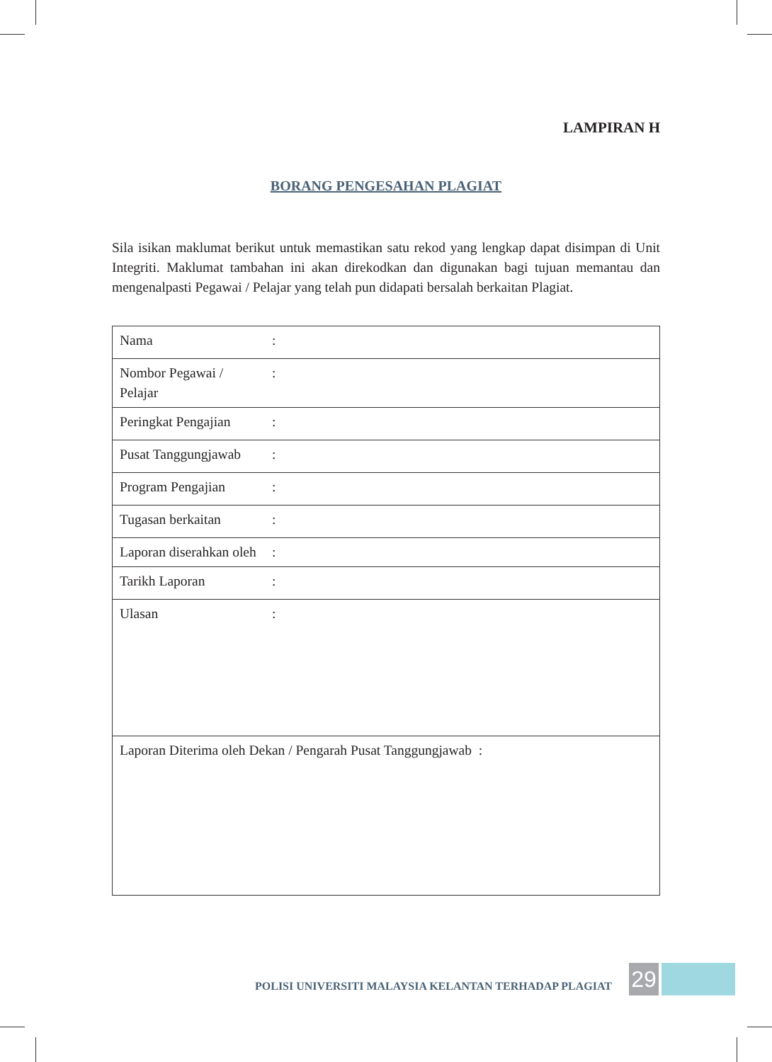LAMPIRAN H
BORANG PENGESAHAN PLAGIAT
Sila isikan maklumat berikut untuk memastikan satu rekod yang lengkap dapat disimpan di Unit Integriti. Maklumat tambahan ini akan direkodkan dan digunakan bagi tujuan memantau dan mengenalpasti Pegawai / Pelajar yang telah pun didapati bersalah berkaitan Plagiat.
| Nama | : | |
| Nombor Pegawai / Pelajar | : | |
| Peringkat Pengajian | : | |
| Pusat Tanggungjawab | : | |
| Program Pengajian | : | |
| Tugasan berkaitan | : | |
| Laporan diserahkan oleh | : | |
| Tarikh Laporan | : | |
| Ulasan | : | |
| Laporan Diterima oleh Dekan / Pengarah Pusat Tanggungjawab : | | |
POLISI UNIVERSITI MALAYSIA KELANTAN TERHADAP PLAGIAT
29